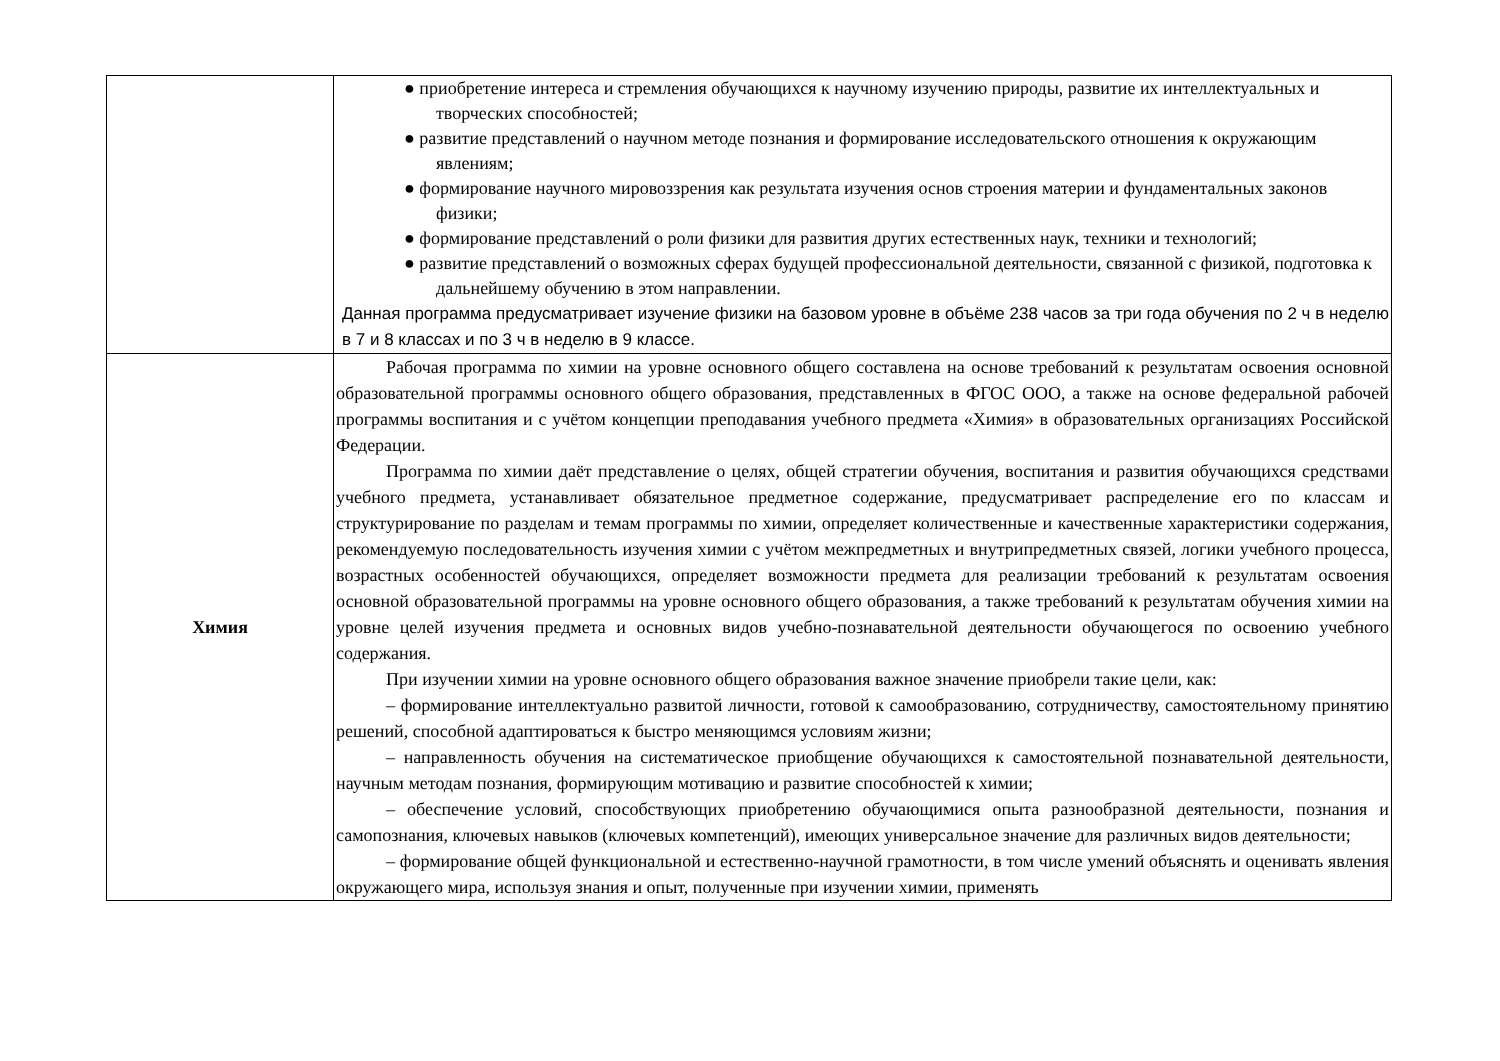| | ● приобретение интереса и стремления обучающихся к научному изучению природы, развитие их интеллектуальных и творческих способностей; ● развитие представлений о научном методе познания и формирование исследовательского отношения к окружающим явлениям; ● формирование научного мировоззрения как результата изучения основ строения материи и фундаментальных законов физики; ● формирование представлений о роли физики для развития других естественных наук, техники и технологий; ● развитие представлений о возможных сферах будущей профессиональной деятельности, связанной с физикой, подготовка к дальнейшему обучению в этом направлении. Данная программа предусматривает изучение физики на базовом уровне в объёме 238 часов за три года обучения по 2 ч в неделю в 7 и 8 классах и по 3 ч в неделю в 9 классе. |
| Химия | Рабочая программа по химии на уровне основного общего составлена на основе требований к результатам освоения основной образовательной программы основного общего образования, представленных в ФГОС ООО, а также на основе федеральной рабочей программы воспитания и с учётом концепции преподавания учебного предмета «Химия» в образовательных организациях Российской Федерации. Программа по химии даёт представление о целях, общей стратегии обучения, воспитания и развития обучающихся средствами учебного предмета, устанавливает обязательное предметное содержание, предусматривает распределение его по классам и структурирование по разделам и темам программы по химии, определяет количественные и качественные характеристики содержания, рекомендуемую последовательность изучения химии с учётом межпредметных и внутрипредметных связей, логики учебного процесса, возрастных особенностей обучающихся, определяет возможности предмета для реализации требований к результатам освоения основной образовательной программы на уровне основного общего образования, а также требований к результатам обучения химии на уровне целей изучения предмета и основных видов учебно-познавательной деятельности обучающегося по освоению учебного содержания. При изучении химии на уровне основного общего образования важное значение приобрели такие цели, как: – формирование интеллектуально развитой личности, готовой к самообразованию, сотрудничеству, самостоятельному принятию решений, способной адаптироваться к быстро меняющимся условиям жизни; – направленность обучения на систематическое приобщение обучающихся к самостоятельной познавательной деятельности, научным методам познания, формирующим мотивацию и развитие способностей к химии; – обеспечение условий, способствующих приобретению обучающимися опыта разнообразной деятельности, познания и самопознания, ключевых навыков (ключевых компетенций), имеющих универсальное значение для различных видов деятельности; – формирование общей функциональной и естественно-научной грамотности, в том числе умений объяснять и оценивать явления окружающего мира, используя знания и опыт, полученные при изучении химии, применять |